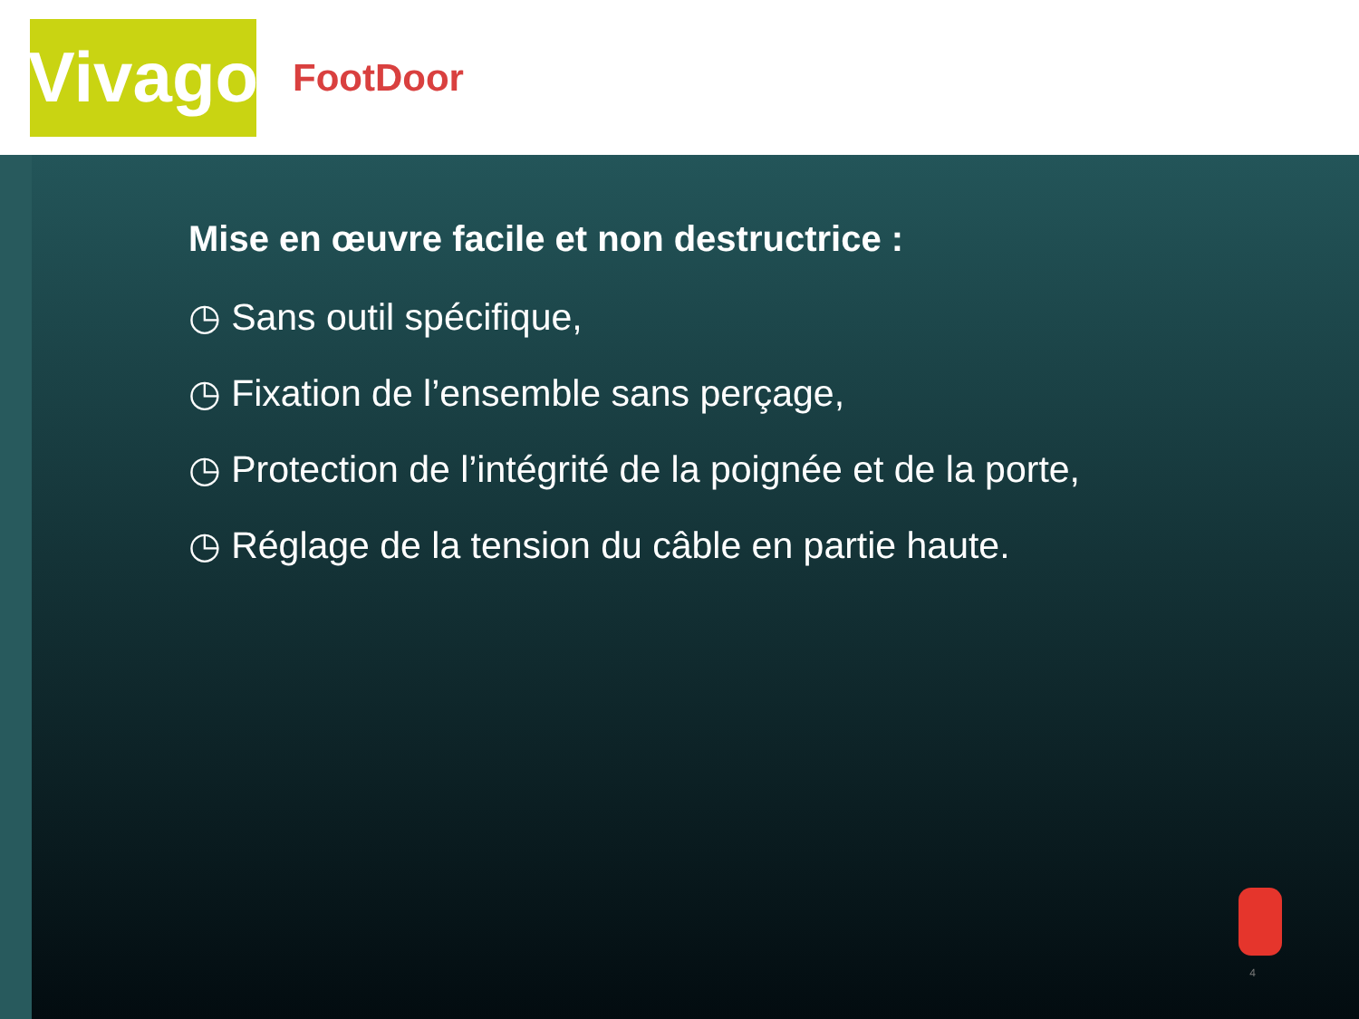Vivago
FootDoor
Mise en œuvre facile et non destructrice :
◷ Sans outil spécifique,
◷ Fixation de l’ensemble sans perçage,
◷ Protection de l’intégrité de la poignée et de la porte,
◷ Réglage de la tension du câble en partie haute.
4